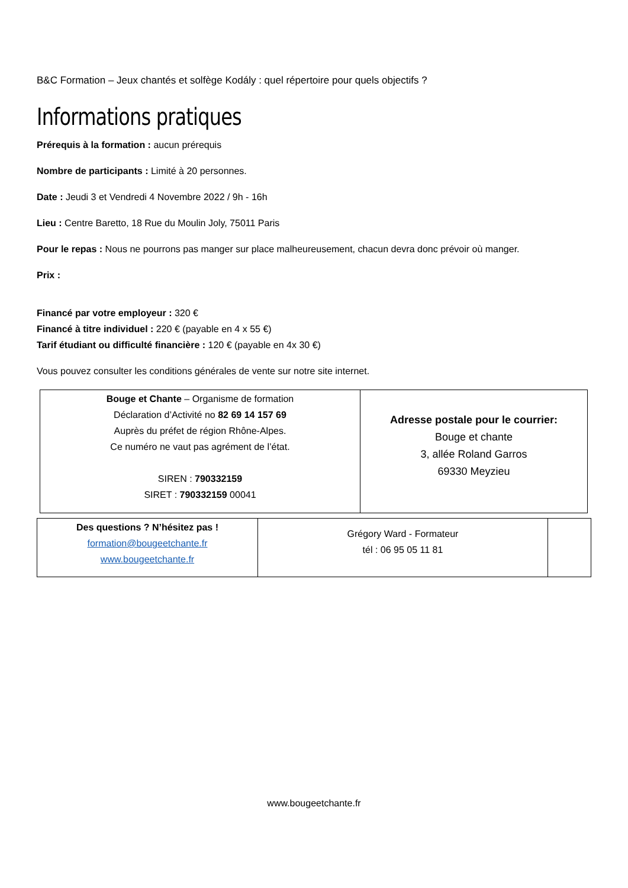B&C Formation – Jeux chantés et solfège Kodály : quel répertoire pour quels objectifs ?
Informations pratiques
Prérequis à la formation : aucun prérequis
Nombre de participants : Limité à 20 personnes.
Date : Jeudi 3 et Vendredi 4 Novembre 2022 / 9h - 16h
Lieu : Centre Baretto, 18 Rue du Moulin Joly, 75011 Paris
Pour le repas : Nous ne pourrons pas manger sur place malheureusement, chacun devra donc prévoir où manger.
Prix :
Financé par votre employeur : 320 €
Financé à titre individuel : 220 € (payable en 4 x 55 €)
Tarif étudiant ou difficulté financière : 120 € (payable en 4x 30 €)
Vous pouvez consulter les conditions générales de vente sur notre site internet.
| Bouge et Chante – Organisme de formation Déclaration d’Activité no 82 69 14 157 69 Auprès du préfet de région Rhône-Alpes. Ce numéro ne vaut pas agrément de l’état. SIREN : 790332159 SIRET : 790332159 00041 | Adresse postale pour le courrier: Bouge et chante 3, allée Roland Garros 69330 Meyzieu |
| Des questions ? N’hésitez pas ! formation@bougeetchante.fr www.bougeetchante.fr | Grégory Ward - Formateur tél : 06 95 05 11 81 | |
www.bougeetchante.fr